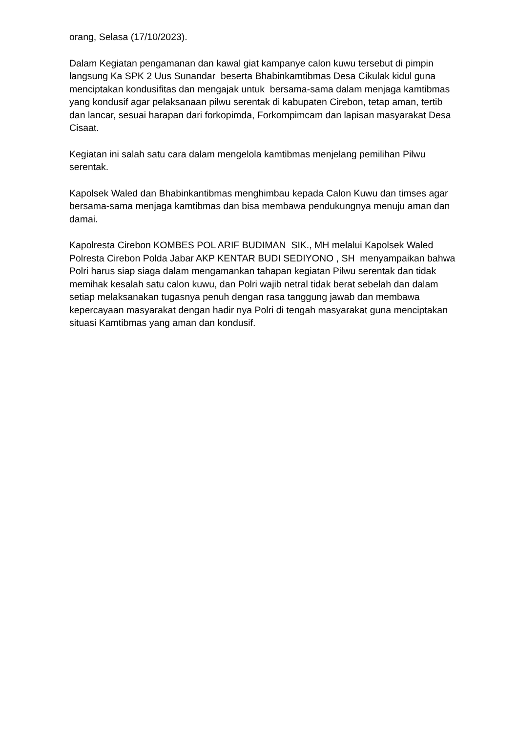orang, Selasa (17/10/2023).
Dalam Kegiatan pengamanan dan kawal giat kampanye calon kuwu tersebut di pimpin langsung Ka SPK 2 Uus Sunandar beserta Bhabinkamtibmas Desa Cikulak kidul guna menciptakan kondusifitas dan mengajak untuk bersama-sama dalam menjaga kamtibmas yang kondusif agar pelaksanaan pilwu serentak di kabupaten Cirebon, tetap aman, tertib dan lancar, sesuai harapan dari forkopimda, Forkompimcam dan lapisan masyarakat Desa Cisaat.
Kegiatan ini salah satu cara dalam mengelola kamtibmas menjelang pemilihan Pilwu serentak.
Kapolsek Waled dan Bhabinkantibmas menghimbau kepada Calon Kuwu dan timses agar bersama-sama menjaga kamtibmas dan bisa membawa pendukungnya menuju aman dan damai.
Kapolresta Cirebon KOMBES POL ARIF BUDIMAN SIK., MH melalui Kapolsek Waled Polresta Cirebon Polda Jabar AKP KENTAR BUDI SEDIYONO , SH menyampaikan bahwa Polri harus siap siaga dalam mengamankan tahapan kegiatan Pilwu serentak dan tidak memihak kesalah satu calon kuwu, dan Polri wajib netral tidak berat sebelah dan dalam setiap melaksanakan tugasnya penuh dengan rasa tanggung jawab dan membawa kepercayaan masyarakat dengan hadir nya Polri di tengah masyarakat guna menciptakan situasi Kamtibmas yang aman dan kondusif.